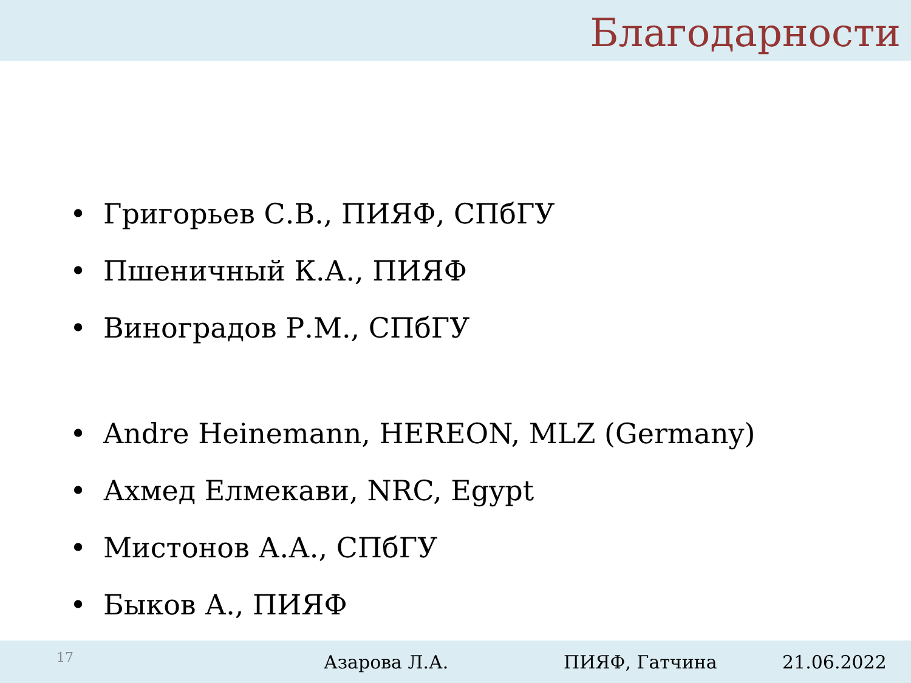Благодарности
• Григорьев С.В., ПИЯФ, СПбГУ
• Пшеничный К.А., ПИЯФ
• Виноградов Р.М., СПбГУ
• Andre Heinemann, HEREON, MLZ (Germany)
• Ахмед Елмекави, NRC, Egypt
• Мистонов А.А., СПбГУ
• Быков А., ПИЯФ
17
Азарова Л.А. ПИЯФ, Гатчина 21.06.2022